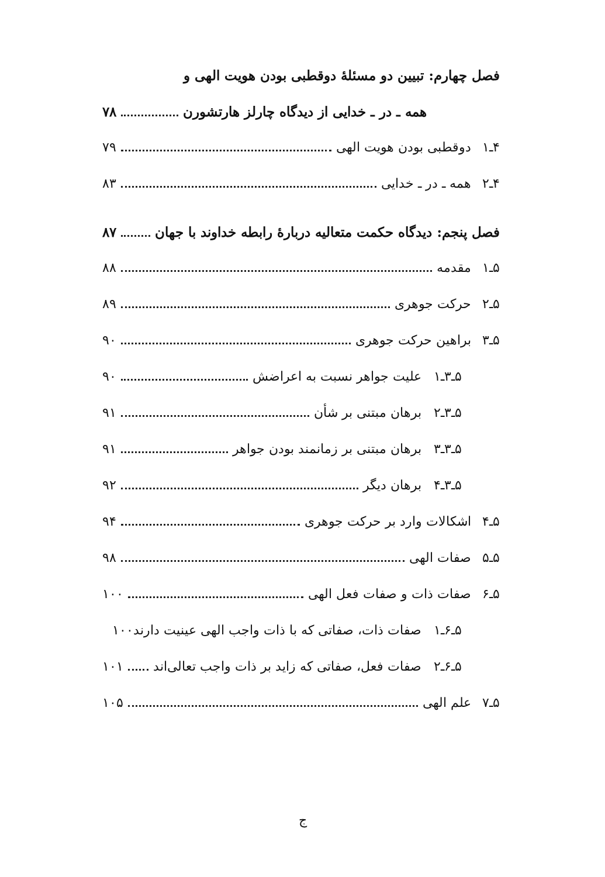فصل چهارم: تبیین دو مسئلهٔ دوقطبی بودن هویت الهی و
همه ـ در ـ خدایی از دیدگاه چارلز هارتشورن ۷۸
۴ـ۱ دوقطبی بودن هویت الهی ۷۹
۴ـ۲ همه ـ در ـ خدایی ۸۳
فصل پنجم: دیدگاه حکمت متعالیه دربارهٔ رابطه خداوند با جهان ۸۷
۵ـ۱ مقدمه ۸۸
۵ـ۲ حرکت جوهری ۸۹
۵ـ۳ براهین حرکت جوهری ۹۰
۵ـ۳ـ۱ علیت جواهر نسبت به اعراضش ۹۰
۵ـ۳ـ۲ برهان مبتنی بر شأن ۹۱
۵ـ۳ـ۳ برهان مبتنی بر زمانمند بودن جواهر ۹۱
۵ـ۳ـ۴ برهان دیگر ۹۲
۵ـ۴ اشکالات وارد بر حرکت جوهری ۹۴
۵ـ۵ صفات الهی ۹۸
۵ـ۶ صفات ذات و صفات فعل الهی ۱۰۰
۵ـ۶ـ۱ صفات ذات، صفاتی که با ذات واجب الهی عینیت دارند ۱۰۰
۵ـ۶ـ۲ صفات فعل، صفاتی که زاید بر ذات واجب تعالی‌اند ۱۰۱
۵ـ۷ علم الهی ۱۰۵
ج